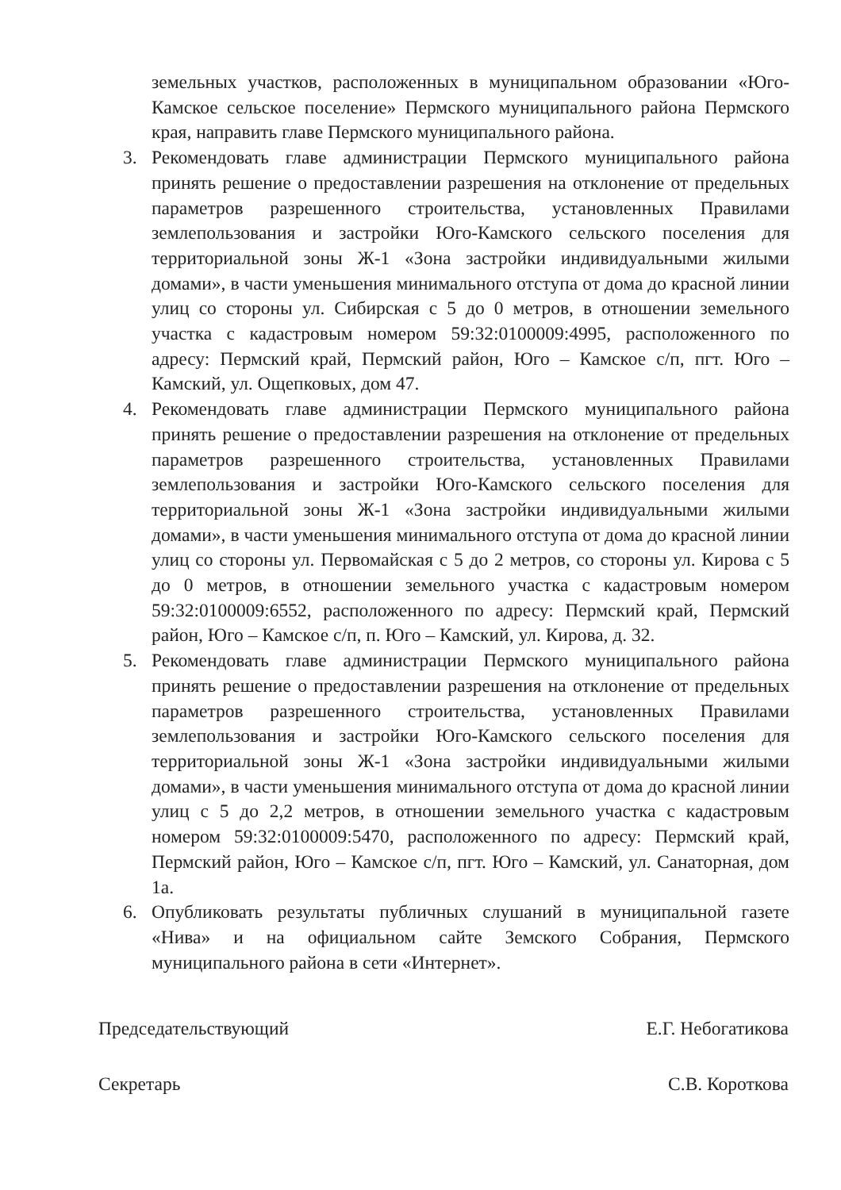земельных участков, расположенных в муниципальном образовании «Юго-Камское сельское поселение» Пермского муниципального района Пермского края, направить главе Пермского муниципального района.
3. Рекомендовать главе администрации Пермского муниципального района принять решение о предоставлении разрешения на отклонение от предельных параметров разрешенного строительства, установленных Правилами землепользования и застройки Юго-Камского сельского поселения для территориальной зоны Ж-1 «Зона застройки индивидуальными жилыми домами», в части уменьшения минимального отступа от дома до красной линии улиц со стороны ул. Сибирская с 5 до 0 метров, в отношении земельного участка с кадастровым номером 59:32:0100009:4995, расположенного по адресу: Пермский край, Пермский район, Юго – Камское с/п, пгт. Юго – Камский, ул. Ощепковых, дом 47.
4. Рекомендовать главе администрации Пермского муниципального района принять решение о предоставлении разрешения на отклонение от предельных параметров разрешенного строительства, установленных Правилами землепользования и застройки Юго-Камского сельского поселения для территориальной зоны Ж-1 «Зона застройки индивидуальными жилыми домами», в части уменьшения минимального отступа от дома до красной линии улиц со стороны ул. Первомайская с 5 до 2 метров, со стороны ул. Кирова с 5 до 0 метров, в отношении земельного участка с кадастровым номером 59:32:0100009:6552, расположенного по адресу: Пермский край, Пермский район, Юго – Камское с/п, п. Юго – Камский, ул. Кирова, д. 32.
5. Рекомендовать главе администрации Пермского муниципального района принять решение о предоставлении разрешения на отклонение от предельных параметров разрешенного строительства, установленных Правилами землепользования и застройки Юго-Камского сельского поселения для территориальной зоны Ж-1 «Зона застройки индивидуальными жилыми домами», в части уменьшения минимального отступа от дома до красной линии улиц с 5 до 2,2 метров, в отношении земельного участка с кадастровым номером 59:32:0100009:5470, расположенного по адресу: Пермский край, Пермский район, Юго – Камское с/п, пгт. Юго – Камский, ул. Санаторная, дом 1а.
6. Опубликовать результаты публичных слушаний в муниципальной газете «Нива» и на официальном сайте Земского Собрания, Пермского муниципального района в сети «Интернет».
Председательствующий Е.Г. Небогатикова
Секретарь С.В. Короткова